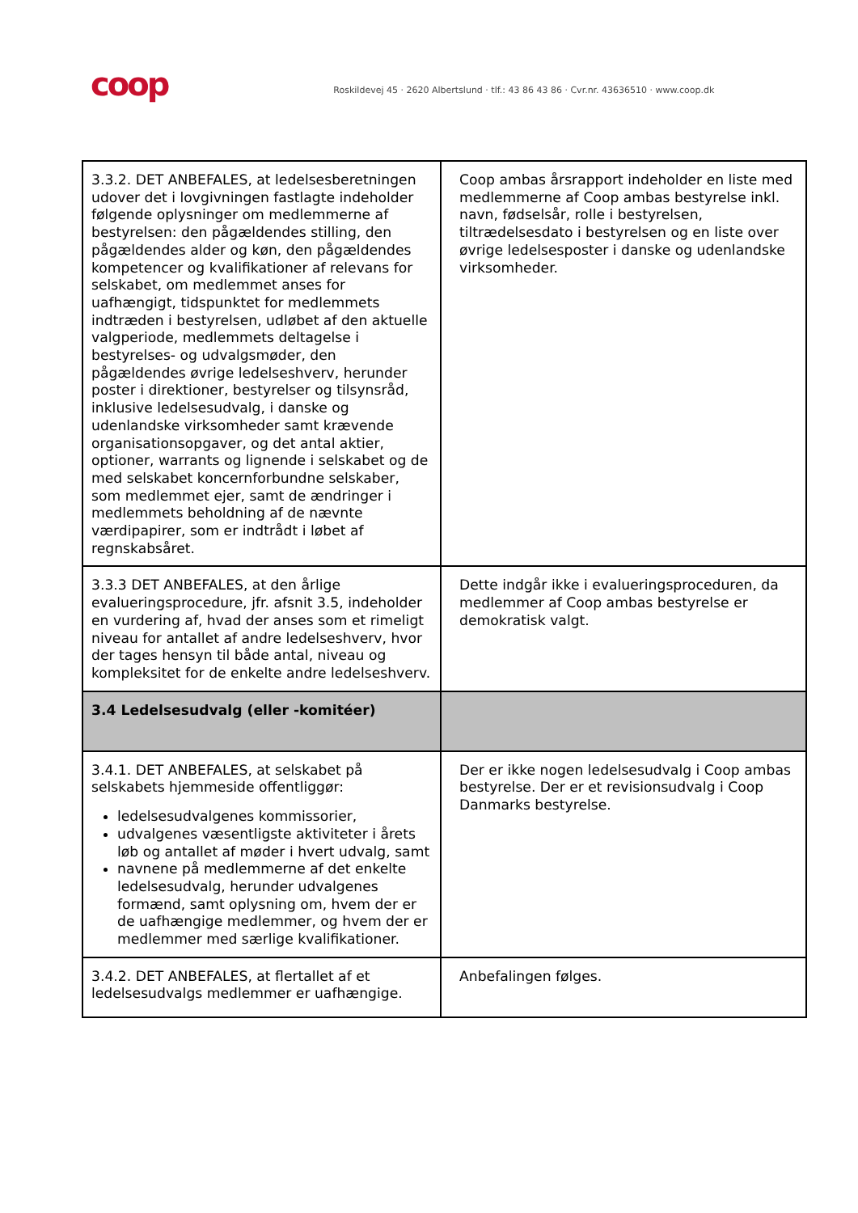coop
Roskildevej 45 · 2620 Albertslund · tlf.: 43 86 43 86 · Cvr.nr. 43636510 · www.coop.dk
| 3.3.2. DET ANBEFALES, at ledelsesberetningen udover det i lovgivningen fastlagte indeholder følgende oplysninger om medlemmerne af bestyrelsen: den pågældendes stilling, den pågældendes alder og køn, den pågældendes kompetencer og kvalifikationer af relevans for selskabet, om medlemmet anses for uafhængigt, tidspunktet for medlemmets indtræden i bestyrelsen, udløbet af den aktuelle valgperiode, medlemmets deltagelse i bestyrelses- og udvalgsmøder, den pågældendes øvrige ledelseshverv, herunder poster i direktioner, bestyrelser og tilsynsråd, inklusive ledelsesudvalg, i danske og udenlandske virksomheder samt krævende organisationsopgaver, og det antal aktier, optioner, warrants og lignende i selskabet og de med selskabet koncernforbundne selskaber, som medlemmet ejer, samt de ændringer i medlemmets beholdning af de nævnte værdipapirer, som er indtrådt i løbet af regnskabsåret. | Coop ambas årsrapport indeholder en liste med medlemmerne af Coop ambas bestyrelse inkl. navn, fødselsår, rolle i bestyrelsen, tiltrædelsesdato i bestyrelsen og en liste over øvrige ledelsesposter i danske og udenlandske virksomheder. |
| 3.3.3 DET ANBEFALES, at den årlige evalueringsprocedure, jfr. afsnit 3.5, indeholder en vurdering af, hvad der anses som et rimeligt niveau for antallet af andre ledelseshverv, hvor der tages hensyn til både antal, niveau og kompleksitet for de enkelte andre ledelseshverv. | Dette indgår ikke i evalueringsproceduren, da medlemmer af Coop ambas bestyrelse er demokratisk valgt. |
| 3.4 Ledelsesudvalg (eller -komitéer) | |
| 3.4.1. DET ANBEFALES, at selskabet på selskabets hjemmeside offentliggør: ledelsesudvalgenes kommissorier, udvalgenes væsentligste aktiviteter i årets løb og antallet af møder i hvert udvalg, samt navnene på medlemmerne af det enkelte ledelsesudvalg, herunder udvalgenes formænd, samt oplysning om, hvem der er de uafhængige medlemmer, og hvem der er medlemmer med særlige kvalifikationer. | Der er ikke nogen ledelsesudvalg i Coop ambas bestyrelse. Der er et revisionsudvalg i Coop Danmarks bestyrelse. |
| 3.4.2. DET ANBEFALES, at flertallet af et ledelsesudvalgs medlemmer er uafhængige. | Anbefalingen følges. |